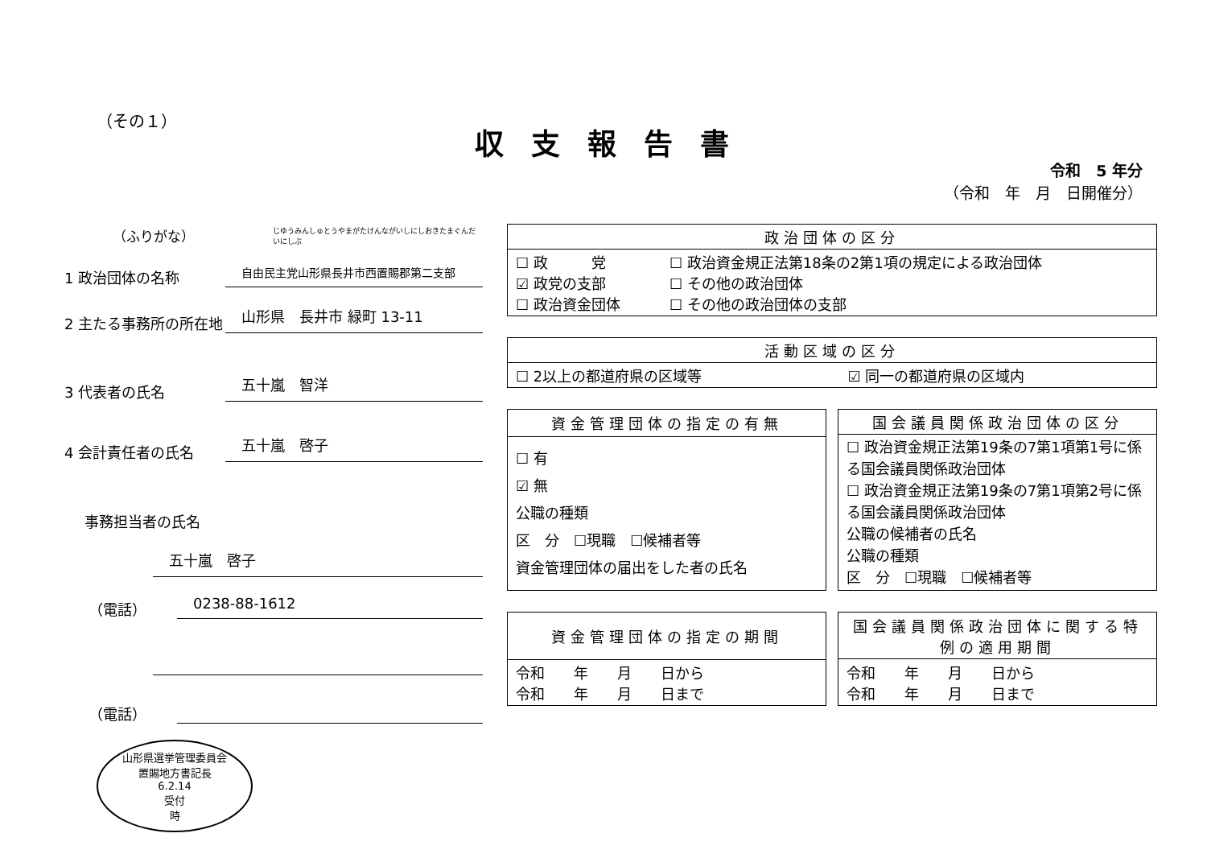（その１）
収支報告書
令和　5 年分
（令和　年　月　日開催分）
（ふりがな） じゆうみんしゅとうやまがたけんながいしにしおきたまぐんだいにしぶ
1 政治団体の名称 自由民主党山形県長井市西置賜郡第二支部
2 主たる事務所の所在地 山形県　長井市 緑町 13-11
3 代表者の氏名 五十嵐　智洋
4 会計責任者の氏名 五十嵐　啓子
事務担当者の氏名
五十嵐　啓子
（電話） 0238-88-1612
（電話）
山形県選挙管理委員会
置賜地方書記長
6.2.14
受付
時
| 政治団体の区分 | |
| --- | --- |
| ☐ 政 党 ☑ 政党の支部 ☐ 政治資金団体 | ☐ 政治資金規正法第18条の2第1項の規定による政治団体 ☐ その他の政治団体 ☐ その他の政治団体の支部 |
| 活動区域の区分 | |
| --- | --- |
| ☐ 2以上の都道府県の区域等 | ☑ 同一の都道府県の区域内 |
| 資金管理団体の指定の有無 |
| --- |
| ☐ 有 ☑ 無 公職の種類 区 分 ☐現職 ☐候補者等 資金管理団体の届出をした者の氏名 |
| 国会議員関係政治団体の区分 |
| --- |
| ☐ 政治資金規正法第19条の7第1項第1号に係る国会議員関係政治団体 ☐ 政治資金規正法第19条の7第1項第2号に係る国会議員関係政治団体 公職の候補者の氏名 公職の種類 区 分 ☐現職 ☐候補者等 |
| 資金管理団体の指定の期間 |
| --- |
| 令和 年 月 日から 令和 年 月 日まで |
| 国会議員関係政治団体に関する特例の適用期間 |
| --- |
| 令和 年 月 日から 令和 年 月 日まで |